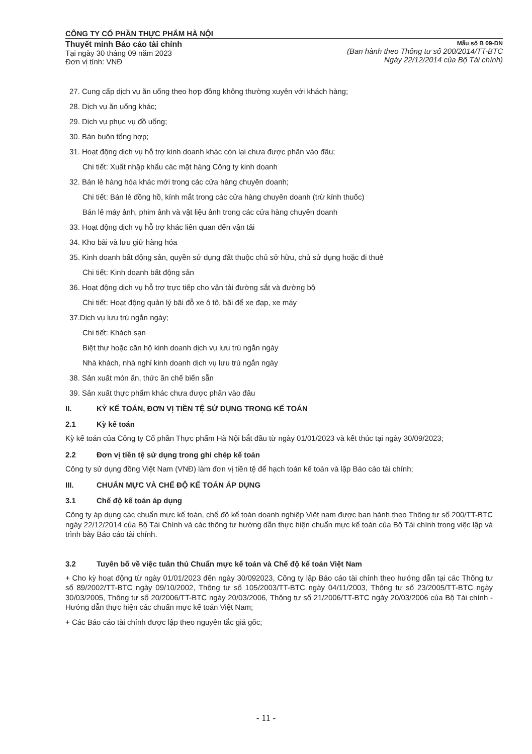CÔNG TY CỔ PHẦN THỰC PHẨM HÀ NỘI
Thuyết minh Báo cáo tài chính
Tại ngày 30 tháng 09 năm 2023
Đơn vị tính: VNĐ
Mẫu số B 09-DN
(Ban hành theo Thông tư số 200/2014/TT-BTC
Ngày 22/12/2014 của Bộ Tài chính)
27. Cung cấp dịch vụ ăn uống theo hợp đồng không thường xuyên với khách hàng;
28. Dịch vụ ăn uống khác;
29. Dịch vụ phục vụ đồ uống;
30. Bán buôn tổng hợp;
31. Hoạt động dịch vụ hỗ trợ kinh doanh khác còn lại chưa được phân vào đâu;
Chi tiết: Xuất nhập khẩu các mặt hàng Công ty kinh doanh
32. Bán lẻ hàng hóa khác mới trong các cửa hàng chuyên doanh;
Chi tiết: Bán lẻ đồng hồ, kính mắt trong các cửa hàng chuyên doanh (trừ kính thuốc)
Bán lẻ máy ảnh, phim ảnh và vật liệu ảnh trong các cửa hàng chuyên doanh
33. Hoạt động dịch vụ hỗ trợ khác liên quan đến vận tải
34. Kho bãi và lưu giữ hàng hóa
35. Kinh doanh bất động sản, quyền sử dụng đất thuộc chủ sở hữu, chủ sử dụng hoặc đi thuê
Chi tiết: Kinh doanh bất động sản
36. Hoạt động dịch vụ hỗ trợ trực tiếp cho vận tải đường sắt và đường bộ
Chi tiết: Hoạt động quản lý bãi đỗ xe ô tô, bãi để xe đạp, xe máy
37.Dịch vụ lưu trú ngắn ngày;
Chi tiết: Khách sạn
Biệt thự hoặc căn hộ kinh doanh dịch vụ lưu trú ngắn ngày
Nhà khách, nhà nghỉ kinh doanh dịch vụ lưu trú ngắn ngày
38. Sản xuất món ăn, thức ăn chế biến sẵn
39. Sản xuất thực phẩm khác chưa được phân vào đâu
II. KỲ KẾ TOÁN, ĐƠN VỊ TIỀN TỆ SỬ DỤNG TRONG KẾ TOÁN
2.1 Kỳ kế toán
Kỳ kế toán của Công ty Cổ phần Thực phẩm Hà Nội bắt đầu từ ngày 01/01/2023 và kết thúc tại ngày 30/09/2023;
2.2 Đơn vị tiền tệ sử dụng trong ghi chép kế toán
Công ty sử dụng đồng Việt Nam (VNĐ) làm đơn vị tiền tệ để hạch toán kế toán và lập Báo cáo tài chính;
III. CHUẨN MỰC VÀ CHẾ ĐỘ KẾ TOÁN ÁP DỤNG
3.1 Chế độ kế toán áp dụng
Công ty áp dụng các chuẩn mực kế toán, chế độ kế toán doanh nghiệp Việt nam được ban hành theo Thông tư số 200/TT-BTC ngày 22/12/2014 của Bộ Tài Chính và các thông tư hướng dẫn thực hiện chuẩn mực kế toán của Bộ Tài chính trong việc lập và trình bày Báo cáo tài chính.
3.2 Tuyên bố về việc tuân thủ Chuẩn mực kế toán và Chế độ kế toán Việt Nam
+ Cho kỳ hoạt động từ ngày 01/01/2023 đến ngày 30/092023, Công ty lập Báo cáo tài chính theo hướng dẫn tại các Thông tư số 89/2002/TT-BTC ngày 09/10/2002, Thông tư số 105/2003/TT-BTC ngày 04/11/2003, Thông tư số 23/2005/TT-BTC ngày 30/03/2005, Thông tư số 20/2006/TT-BTC ngày 20/03/2006, Thông tư số 21/2006/TT-BTC ngày 20/03/2006 của Bộ Tài chính - Hướng dẫn thực hiện các chuẩn mực kế toán Việt Nam;
+ Các Báo cáo tài chính được lập theo nguyên tắc giá gốc;
- 11 -